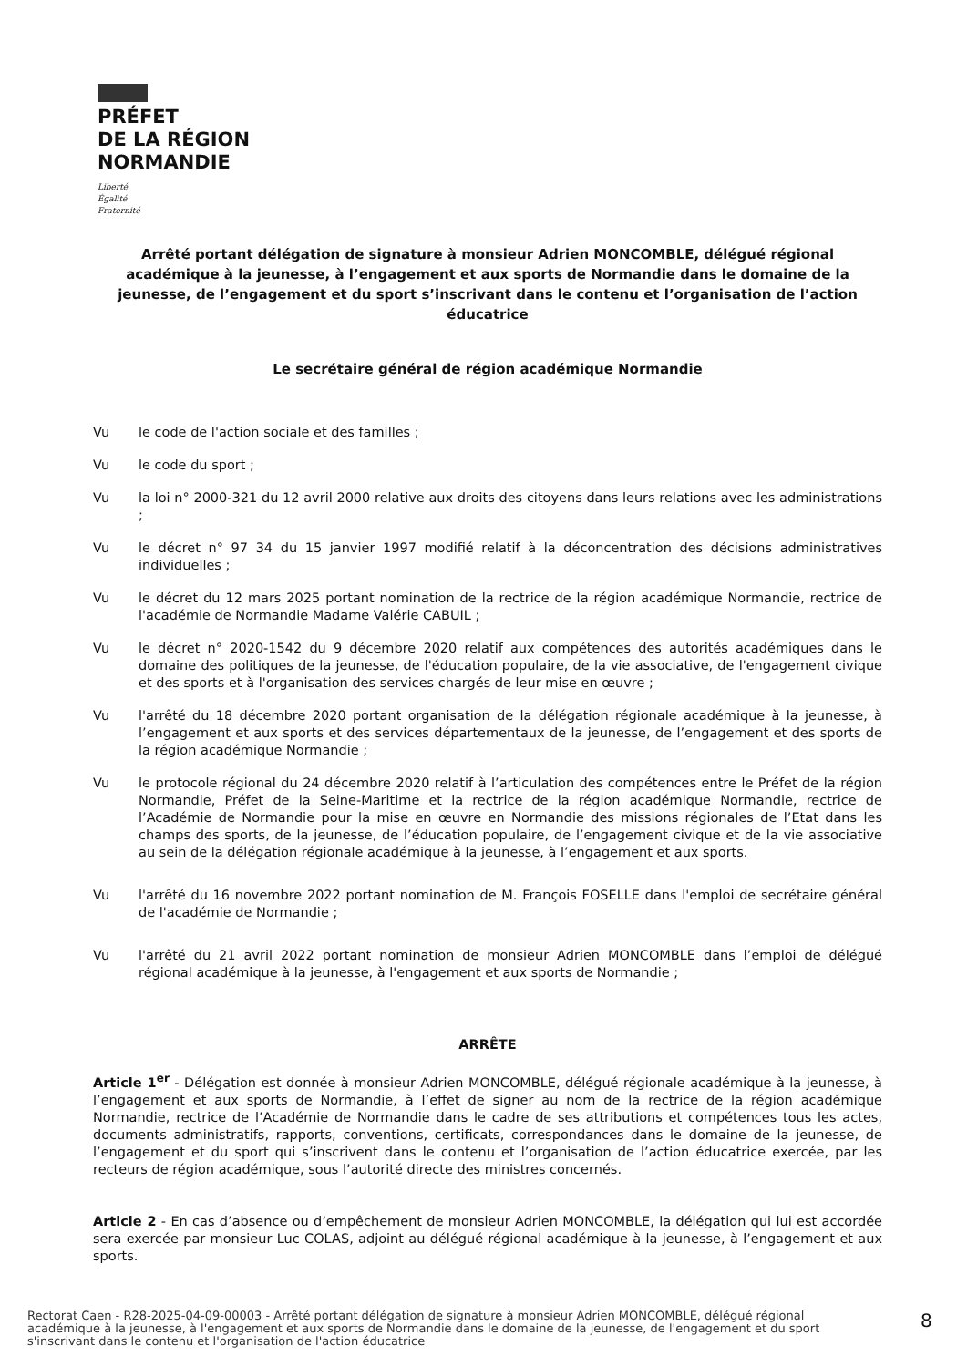PRÉFET
DE LA RÉGION
NORMANDIE
Liberté
Égalité
Fraternité
Arrêté portant délégation de signature à monsieur Adrien MONCOMBLE, délégué régional académique à la jeunesse, à l’engagement et aux sports de Normandie dans le domaine de la jeunesse, de l’engagement et du sport s’inscrivant dans le contenu et l’organisation de l’action éducatrice
Le secrétaire général de région académique Normandie
Vu le code de l'action sociale et des familles ;
Vu le code du sport ;
Vu la loi n° 2000-321 du 12 avril 2000 relative aux droits des citoyens dans leurs relations avec les administrations ;
Vu le décret n° 97 34 du 15 janvier 1997 modifié relatif à la déconcentration des décisions administratives individuelles ;
Vu le décret du 12 mars 2025 portant nomination de la rectrice de la région académique Normandie, rectrice de l'académie de Normandie Madame Valérie CABUIL ;
Vu le décret n° 2020-1542 du 9 décembre 2020 relatif aux compétences des autorités académiques dans le domaine des politiques de la jeunesse, de l'éducation populaire, de la vie associative, de l'engagement civique et des sports et à l'organisation des services chargés de leur mise en œuvre ;
Vu l'arrêté du 18 décembre 2020 portant organisation de la délégation régionale académique à la jeunesse, à l’engagement et aux sports et des services départementaux de la jeunesse, de l’engagement et des sports de la région académique Normandie ;
Vu le protocole régional du 24 décembre 2020 relatif à l’articulation des compétences entre le Préfet de la région Normandie, Préfet de la Seine-Maritime et la rectrice de la région académique Normandie, rectrice de l’Académie de Normandie pour la mise en œuvre en Normandie des missions régionales de l’Etat dans les champs des sports, de la jeunesse, de l’éducation populaire, de l’engagement civique et de la vie associative au sein de la délégation régionale académique à la jeunesse, à l’engagement et aux sports.
Vu l'arrêté du 16 novembre 2022 portant nomination de M. François FOSELLE dans l'emploi de secrétaire général de l'académie de Normandie ;
Vu l'arrêté du 21 avril 2022 portant nomination de monsieur Adrien MONCOMBLE dans l’emploi de délégué régional académique à la jeunesse, à l'engagement et aux sports de Normandie ;
ARRÊTE
Article 1<sup>er</sup> - Délégation est donnée à monsieur Adrien MONCOMBLE, délégué régionale académique à la jeunesse, à l’engagement et aux sports de Normandie, à l’effet de signer au nom de la rectrice de la région académique Normandie, rectrice de l’Académie de Normandie dans le cadre de ses attributions et compétences tous les actes, documents administratifs, rapports, conventions, certificats, correspondances dans le domaine de la jeunesse, de l’engagement et du sport qui s’inscrivent dans le contenu et l’organisation de l’action éducatrice exercée, par les recteurs de région académique, sous l’autorité directe des ministres concernés.
Article 2 - En cas d’absence ou d’empêchement de monsieur Adrien MONCOMBLE, la délégation qui lui est accordée sera exercée par monsieur Luc COLAS, adjoint au délégué régional académique à la jeunesse, à l’engagement et aux sports.
Rectorat Caen - R28-2025-04-09-00003 - Arrêté portant délégation de signature à monsieur Adrien MONCOMBLE, délégué régional académique à la jeunesse, à l'engagement et aux sports de Normandie dans le domaine de la jeunesse, de l'engagement et du sport s'inscrivant dans le contenu et l'organisation de l'action éducatrice
8